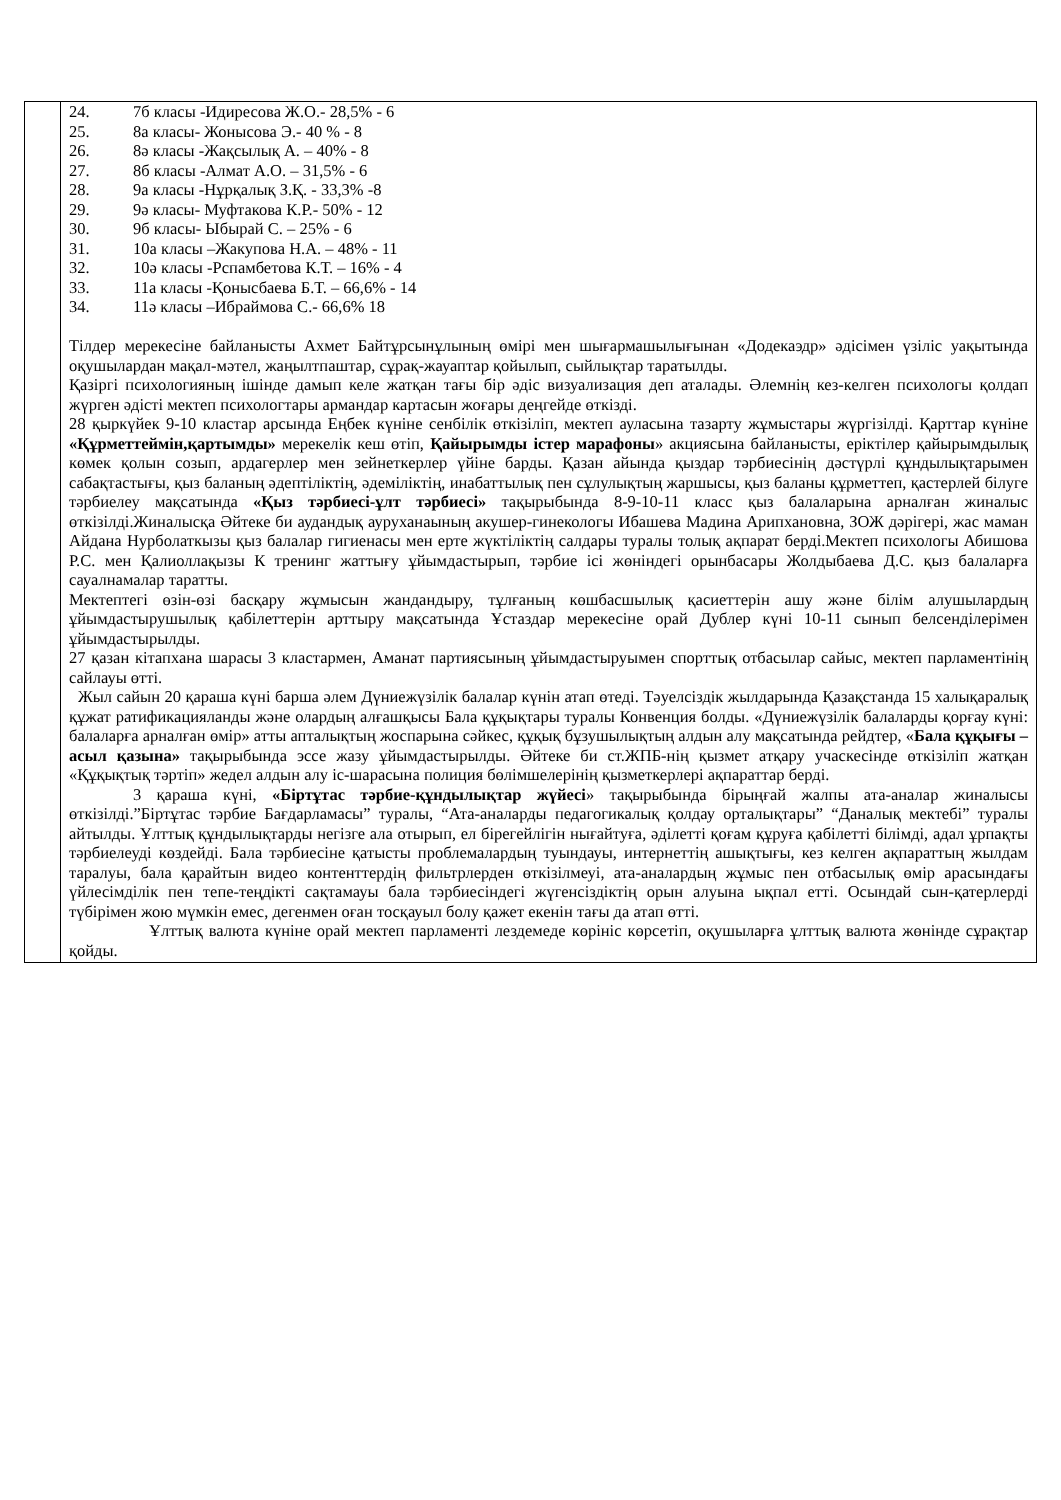| | 24. 7б класы -Идиресова Ж.О.- 28,5% - 6 25. 8а класы- Жонысова Э.- 40 % - 8 26. 8ә класы -Жақсылық А. – 40% - 8 27. 8б класы -Алмат А.О. – 31,5% - 6 28. 9а класы -Нұрқалық З.Қ. - 33,3% -8 29. 9ә класы- Муфтакова К.Р.- 50% - 12 30. 9б класы- Ыбырай С. – 25% - 6 31. 10а класы –Жакупова Н.А. – 48% - 11 32. 10ә класы -Рспамбетова К.Т. – 16% - 4 33. 11а класы -Қонысбаева Б.Т. – 66,6% - 14 34. 11ә класы –Ибраймова С.- 66,6% 18 Тілдер мерекесіне байланысты Ахмет Байтұрсынұлының өмірі мен шығармашылығынан «Додекаэдр» әдісімен үзіліс уақытында оқушылардан мақал-мәтел, жаңылтпаштар, сұрақ-жауаптар қойылып, сыйлықтар таратылды. Қазіргі психологияның ішінде дамып келе жатқан тағы бір әдіс визуализация деп аталады. Әлемнің кез-келген психологы қолдап жүрген әдісті мектеп психологтары армандар картасын жоғары деңгейде өткізді. 28 қыркүйек 9-10 кластар арсында Еңбек күніне сенбілік өткізіліп, мектеп ауласына тазарту жұмыстары жүргізілді. Қарттар күніне «Құрметтеймін,қартымды» мерекелік кеш өтіп, Қайырымды істер марафоны » акциясына байланысты, еріктілер қайырымдылық көмек қолын созып, ардагерлер мен зейнеткерлер үйіне барды. Қазан айында қыздар тәрбиесінің дәстүрлі құндылықтарымен сабақтастығы, қыз баланың әдептіліктің, әдеміліктің, инабаттылық пен сұлулықтың жаршысы, қыз баланы құрметтеп, қастерлей білуге тәрбиелеу мақсатында «Қыз тәрбиесі-ұлт тәрбиесі» тақырыбында 8-9-10-11 класс қыз балаларына арналған жиналыс өткізілді.Жиналысқа Әйтеке би аудандық ауруханаының акушер-гинекологы Ибашева Мадина Арипхановна, ЗОЖ дәрігері, жас маман Айдана Нурболаткызы қыз балалар гигиенасы мен ерте жүктіліктің салдары туралы толық ақпарат берді.Мектеп психологы Абишова Р.С. мен Қалиоллақызы К тренинг жаттығу ұйымдастырып, тәрбие ісі жөніндегі орынбасары Жолдыбаева Д.С. қыз балаларға сауалнамалар таратты. Мектептегі өзін-өзі басқару жұмысын жандандыру, тұлғаның көшбасшылық қасиеттерін ашу және білім алушылардың ұйымдастырушылық қабілеттерін арттыру мақсатында Ұстаздар мерекесіне орай Дублер күні 10-11 сынып белсенділерімен ұйымдастырылды. 27 қазан кітапхана шарасы 3 кластармен, Аманат партиясының ұйымдастыруымен спорттық отбасылар сайыс, мектеп парламентінің сайлауы өтті. Жыл сайын 20 қараша күні барша әлем Дүниежүзілік балалар күнін атап өтеді. Тәуелсіздік жылдарында Қазақстанда 15 халықаралық құжат ратификацияланды және олардың алғашқысы Бала құқықтары туралы Конвенция болды. «Дүниежүзілік балаларды қорғау күні: балаларға арналған өмір» атты апталықтың жоспарына сәйкес, құқық бұзушылықтың алдын алу мақсатында рейдтер, « Бала құқығы –асыл қазына» тақырыбында эссе жазу ұйымдастырылды. Әйтеке би ст.ЖПБ-нің қызмет атқару учаскесінде өткізіліп жатқан «Құқықтық тәртіп» жедел алдын алу іс-шарасына полиция бөлімшелерінің қызметкерлері ақпараттар берді. 3 қараша күні, «Біртұтас тәрбие-құндылықтар жүйесі » тақырыбында бірыңғай жалпы ата-аналар жиналысы өткізілді.”Біртұтас тәрбие Бағдарламасы” туралы, “Ата-аналарды педагогикалық қолдау орталықтары” “Даналық мектебі” туралы айтылды. Ұлттық құндылықтарды негізге ала отырып, ел бірегейлігін нығайтуға, әділетті қоғам құруға қабілетті білімді, адал ұрпақты тәрбиелеуді көздейді. Бала тәрбиесіне қатысты проблемалардың туындауы, интернеттің ашықтығы, кез келген ақпараттың жылдам таралуы, бала қарайтын видео контенттердің фильтрлерден өткізілмеуі, ата-аналардың жұмыс пен отбасылық өмір арасындағы үйлесімділік пен тепе-теңдікті сақтамауы бала тәрбиесіндегі жүгенсіздіктің орын алуына ықпал етті. Осындай сын-қатерлерді түбірімен жою мүмкін емес, дегенмен оған тосқауыл болу қажет екенін тағы да атап өтті. Ұлттық валюта күніне орай мектеп парламенті лездемеде көрініс көрсетіп, оқушыларға ұлттық валюта жөнінде сұрақтар қойды. |